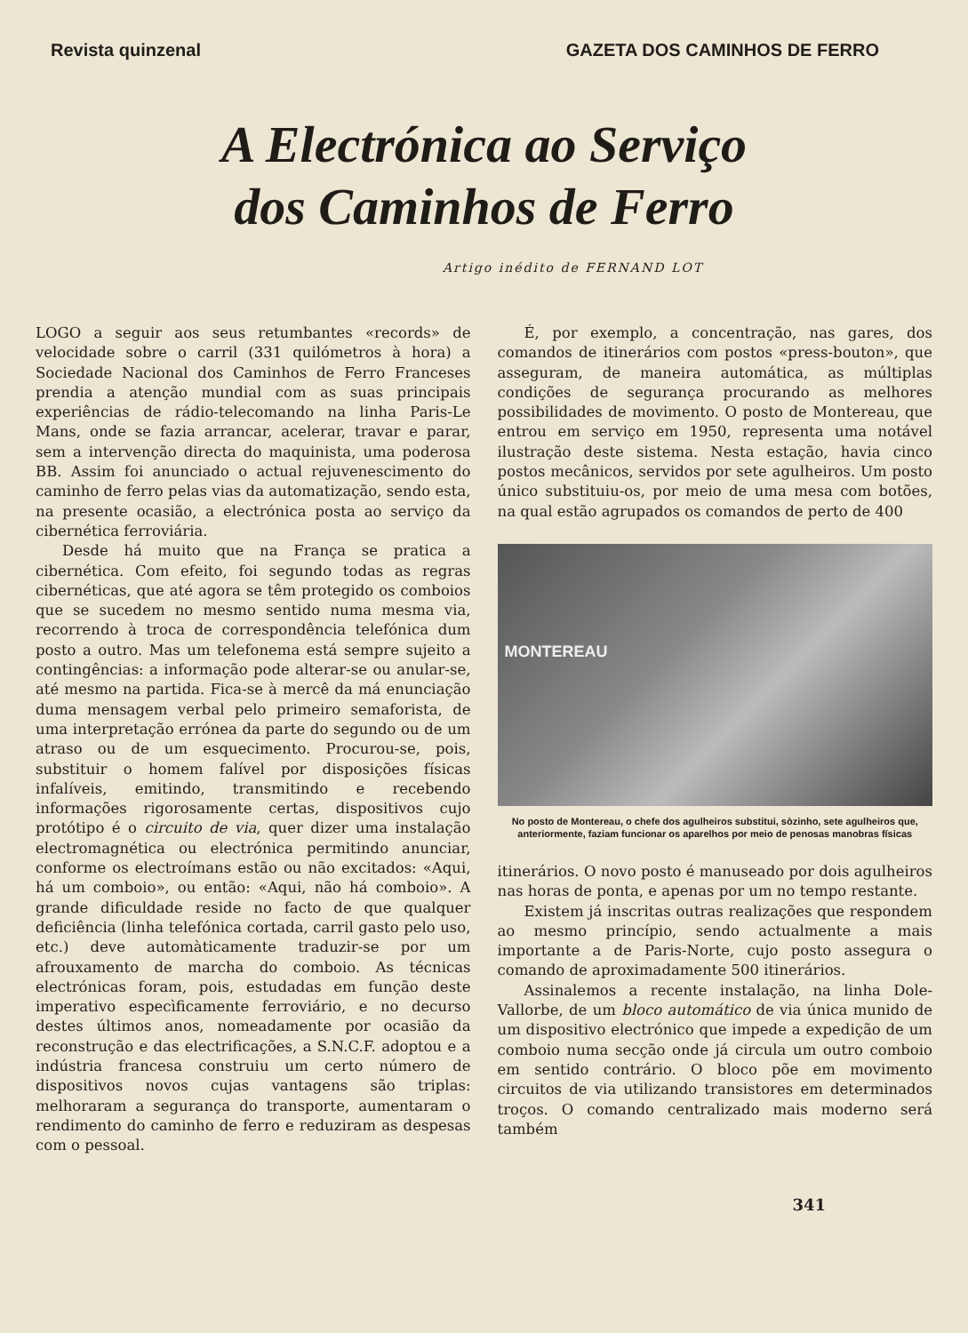Revista quinzenal GAZETA DOS CAMINHOS DE FERRO
A Electrónica ao Serviço
dos Caminhos de Ferro
Artigo inédito de FERNAND LOT
LOGO a seguir aos seus retumbantes «records» de velocidade sobre o carril (331 quilómetros à hora) a Sociedade Nacional dos Caminhos de Ferro Franceses prendia a atenção mundial com as suas principais experiências de rádio-telecomando na linha Paris-Le Mans, onde se fazia arrancar, acelerar, travar e parar, sem a intervenção directa do maquinista, uma poderosa BB. Assim foi anunciado o actual rejuvenescimento do caminho de ferro pelas vias da automatização, sendo esta, na presente ocasião, a electrónica posta ao serviço da cibernética ferroviária.
Desde há muito que na França se pratica a cibernética. Com efeito, foi segundo todas as regras cibernéticas, que até agora se têm protegido os comboios que se sucedem no mesmo sentido numa mesma via, recorrendo à troca de correspondência telefónica dum posto a outro. Mas um telefonema está sempre sujeito a contingências: a informação pode alterar-se ou anular-se, até mesmo na partida. Fica-se à mercê da má enunciação duma mensagem verbal pelo primeiro semaforista, de uma interpretação errónea da parte do segundo ou de um atraso ou de um esquecimento. Procurou-se, pois, substituir o homem falível por disposições físicas infalíveis, emitindo, transmitindo e recebendo informações rigorosamente certas, dispositivos cujo protótipo é o circuito de via, quer dizer uma instalação electromagnética ou electrónica permitindo anunciar, conforme os electroímans estão ou não excitados: «Aqui, há um comboio», ou então: «Aqui, não há comboio». A grande dificuldade reside no facto de que qualquer deficiência (linha telefónica cortada, carril gasto pelo uso, etc.) deve automàticamente traduzir-se por um afrouxamento de marcha do comboio. As técnicas electrónicas foram, pois, estudadas em função deste imperativo especìficamente ferroviário, e no decurso destes últimos anos, nomeadamente por ocasião da reconstrução e das electrificações, a S.N.C.F. adoptou e a indústria francesa construiu um certo número de dispositivos novos cujas vantagens são triplas: melhoraram a segurança do transporte, aumentaram o rendimento do caminho de ferro e reduziram as despesas com o pessoal.
É, por exemplo, a concentração, nas gares, dos comandos de itinerários com postos «press-bouton», que asseguram, de maneira automática, as múltiplas condições de segurança procurando as melhores possibilidades de movimento. O posto de Montereau, que entrou em serviço em 1950, representa uma notável ilustração deste sistema. Nesta estação, havia cinco postos mecânicos, servidos por sete agulheiros. Um posto único substituiu-os, por meio de uma mesa com botões, na qual estão agrupados os comandos de perto de 400
MONTEREAU
No posto de Montereau, o chefe dos agulheiros substitui, sòzinho, sete agulheiros que, anteriormente, faziam funcionar os aparelhos por meio de penosas manobras físicas
itinerários. O novo posto é manuseado por dois agulheiros nas horas de ponta, e apenas por um no tempo restante.
Existem já inscritas outras realizações que respondem ao mesmo princípio, sendo actualmente a mais importante a de Paris-Norte, cujo posto assegura o comando de aproximadamente 500 itinerários.
Assinalemos a recente instalação, na linha Dole-Vallorbe, de um bloco automático de via única munido de um dispositivo electrónico que impede a expedição de um comboio numa secção onde já circula um outro comboio em sentido contrário. O bloco põe em movimento circuitos de via utilizando transistores em determinados troços. O comando centralizado mais moderno será também
341